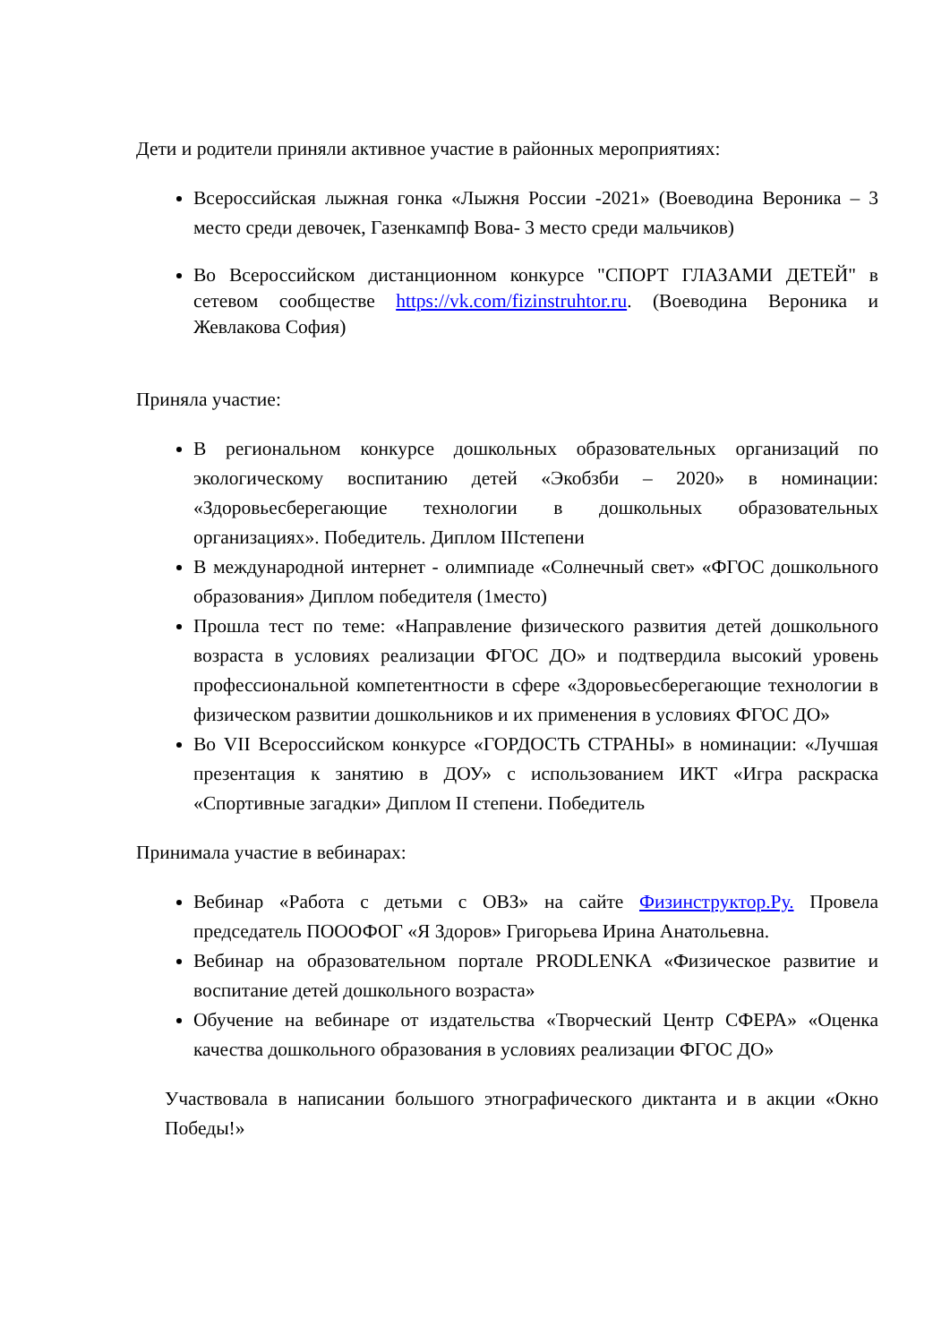Дети и родители приняли активное участие в районных мероприятиях:
Всероссийская лыжная гонка «Лыжня России -2021» (Воеводина Вероника – 3 место среди девочек, Газенкампф Вова- 3 место среди мальчиков)
Во Всероссийском дистанционном конкурсе "СПОРТ ГЛАЗАМИ ДЕТЕЙ" в сетевом сообществе https://vk.com/fizinstruhtor.ru. (Воеводина Вероника и Жевлакова София)
Приняла участие:
В региональном конкурсе дошкольных образовательных организаций по экологическому воспитанию детей «Экобзби – 2020» в номинации: «Здоровьесберегающие технологии в дошкольных образовательных организациях». Победитель. Диплом IIIстепени
В международной интернет - олимпиаде «Солнечный свет» «ФГОС дошкольного образования» Диплом победителя (1место)
Прошла тест по теме: «Направление физического развития детей дошкольного возраста в условиях реализации ФГОС ДО» и подтвердила высокий уровень профессиональной компетентности в сфере «Здоровьесберегающие технологии в физическом развитии дошкольников и их применения в условиях ФГОС ДО»
Во VII Всероссийском конкурсе «ГОРДОСТЬ СТРАНЫ» в номинации: «Лучшая презентация к занятию в ДОУ» с использованием ИКТ «Игра раскраска «Спортивные загадки» Диплом II степени. Победитель
Принимала участие в вебинарах:
Вебинар «Работа с детьми с ОВЗ» на сайте Физинструктор.Ру. Провела председатель ПОООФОГ «Я Здоров» Григорьева Ирина Анатольевна.
Вебинар на образовательном портале PRODLENKA «Физическое развитие и воспитание детей дошкольного возраста»
Обучение на вебинаре от издательства «Творческий Центр СФЕРА» «Оценка качества дошкольного образования в условиях реализации ФГОС ДО»
Участвовала в написании большого этнографического диктанта и в акции «Окно Победы!»